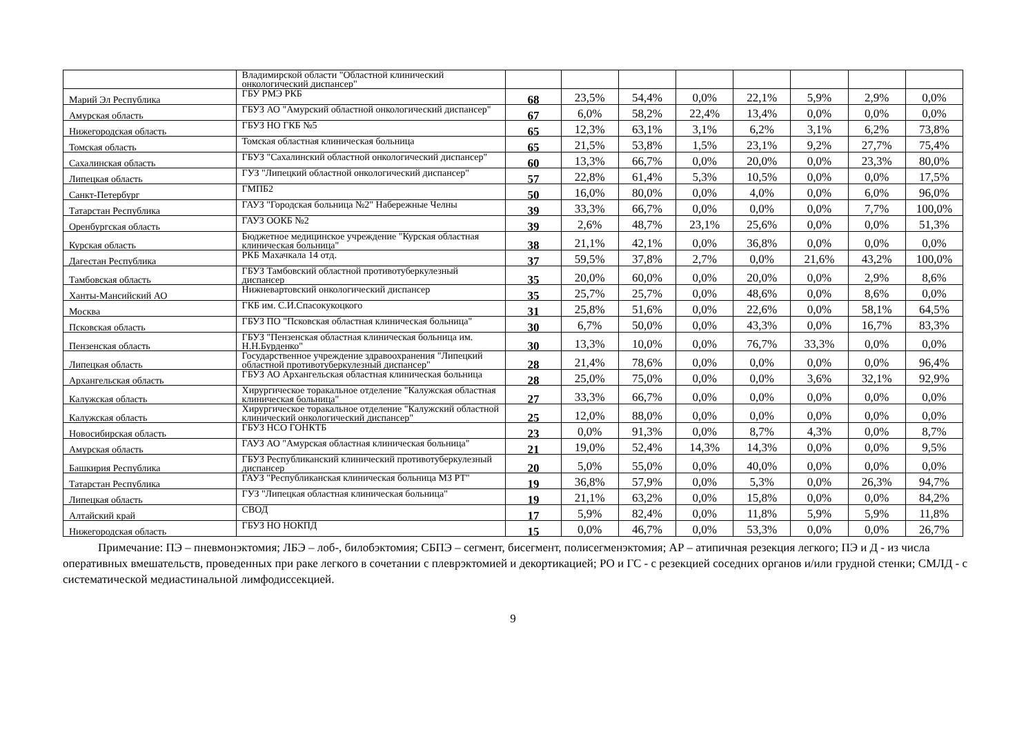| | Владимирской области "Областной клинический онкологический диспансер" | | | | | | | | |
| Марий Эл Республика | ГБУ РМЭ РКБ | 68 | 23,5% | 54,4% | 0,0% | 22,1% | 5,9% | 2,9% | 0,0% |
| Амурская область | ГБУЗ АО "Амурский областной онкологический диспансер" | 67 | 6,0% | 58,2% | 22,4% | 13,4% | 0,0% | 0,0% | 0,0% |
| Нижегородская область | ГБУЗ НО ГКБ №5 | 65 | 12,3% | 63,1% | 3,1% | 6,2% | 3,1% | 6,2% | 73,8% |
| Томская область | Томская областная клиническая больница | 65 | 21,5% | 53,8% | 1,5% | 23,1% | 9,2% | 27,7% | 75,4% |
| Сахалинская область | ГБУЗ "Сахалинский областной онкологический диспансер" | 60 | 13,3% | 66,7% | 0,0% | 20,0% | 0,0% | 23,3% | 80,0% |
| Липецкая область | ГУЗ "Липецкий областной онкологический диспансер" | 57 | 22,8% | 61,4% | 5,3% | 10,5% | 0,0% | 0,0% | 17,5% |
| Санкт-Петербург | ГМПБ2 | 50 | 16,0% | 80,0% | 0,0% | 4,0% | 0,0% | 6,0% | 96,0% |
| Татарстан Республика | ГАУЗ "Городская больница №2" Набережные Челны | 39 | 33,3% | 66,7% | 0,0% | 0,0% | 0,0% | 7,7% | 100,0% |
| Оренбургская область | ГАУЗ ООКБ №2 | 39 | 2,6% | 48,7% | 23,1% | 25,6% | 0,0% | 0,0% | 51,3% |
| Курская область | Бюджетное медицинское учреждение "Курская областная клиническая больница" | 38 | 21,1% | 42,1% | 0,0% | 36,8% | 0,0% | 0,0% | 0,0% |
| Дагестан Республика | РКБ Махачкала 14 отд. | 37 | 59,5% | 37,8% | 2,7% | 0,0% | 21,6% | 43,2% | 100,0% |
| Тамбовская область | ГБУЗ Тамбовский областной противотуберкулезный диспансер | 35 | 20,0% | 60,0% | 0,0% | 20,0% | 0,0% | 2,9% | 8,6% |
| Ханты-Мансийский АО | Нижневартовский онкологический диспансер | 35 | 25,7% | 25,7% | 0,0% | 48,6% | 0,0% | 8,6% | 0,0% |
| Москва | ГКБ им. С.И.Спасокукоцкого | 31 | 25,8% | 51,6% | 0,0% | 22,6% | 0,0% | 58,1% | 64,5% |
| Псковская область | ГБУЗ ПО "Псковская областная клиническая больница" | 30 | 6,7% | 50,0% | 0,0% | 43,3% | 0,0% | 16,7% | 83,3% |
| Пензенская область | ГБУЗ "Пензенская областная клиническая больница им. Н.Н.Бурденко" | 30 | 13,3% | 10,0% | 0,0% | 76,7% | 33,3% | 0,0% | 0,0% |
| Липецкая область | Государственное учреждение здравоохранения "Липецкий областной противотуберкулезный диспансер" | 28 | 21,4% | 78,6% | 0,0% | 0,0% | 0,0% | 0,0% | 96,4% |
| Архангельская область | ГБУЗ АО Архангельская областная клиническая больница | 28 | 25,0% | 75,0% | 0,0% | 0,0% | 3,6% | 32,1% | 92,9% |
| Калужская область | Хирургическое торакальное отделение "Калужская областная клиническая больница" | 27 | 33,3% | 66,7% | 0,0% | 0,0% | 0,0% | 0,0% | 0,0% |
| Калужская область | Хирургическое торакальное отделение "Калужский областной клинический онкологический диспансер" | 25 | 12,0% | 88,0% | 0,0% | 0,0% | 0,0% | 0,0% | 0,0% |
| Новосибирская область | ГБУЗ НСО ГОНКТБ | 23 | 0,0% | 91,3% | 0,0% | 8,7% | 4,3% | 0,0% | 8,7% |
| Амурская область | ГАУЗ АО "Амурская областная клиническая больница" | 21 | 19,0% | 52,4% | 14,3% | 14,3% | 0,0% | 0,0% | 9,5% |
| Башкирия Республика | ГБУЗ Республиканский клинический противотуберкулезный диспансер | 20 | 5,0% | 55,0% | 0,0% | 40,0% | 0,0% | 0,0% | 0,0% |
| Татарстан Республика | ГАУЗ "Республиканская клиническая больница МЗ РТ" | 19 | 36,8% | 57,9% | 0,0% | 5,3% | 0,0% | 26,3% | 94,7% |
| Липецкая область | ГУЗ "Липецкая областная клиническая больница" | 19 | 21,1% | 63,2% | 0,0% | 15,8% | 0,0% | 0,0% | 84,2% |
| Алтайский край | СВОД | 17 | 5,9% | 82,4% | 0,0% | 11,8% | 5,9% | 5,9% | 11,8% |
| Нижегородская область | ГБУЗ НО НОКПД | 15 | 0,0% | 46,7% | 0,0% | 53,3% | 0,0% | 0,0% | 26,7% |
Примечание: ПЭ – пневмонэктомия; ЛБЭ – лоб-, билобэктомия; СБПЭ – сегмент, бисегмент, полисегменэктомия; АР – атипичная резекция легкого; ПЭ и Д - из числа оперативных вмешательств, проведенных при раке легкого в сочетании с плеврэктомией и декортикацией; РО и ГС - с резекцией соседних органов и/или грудной стенки; СМЛД - с систематической медиастинальной лимфодиссекцией.
9